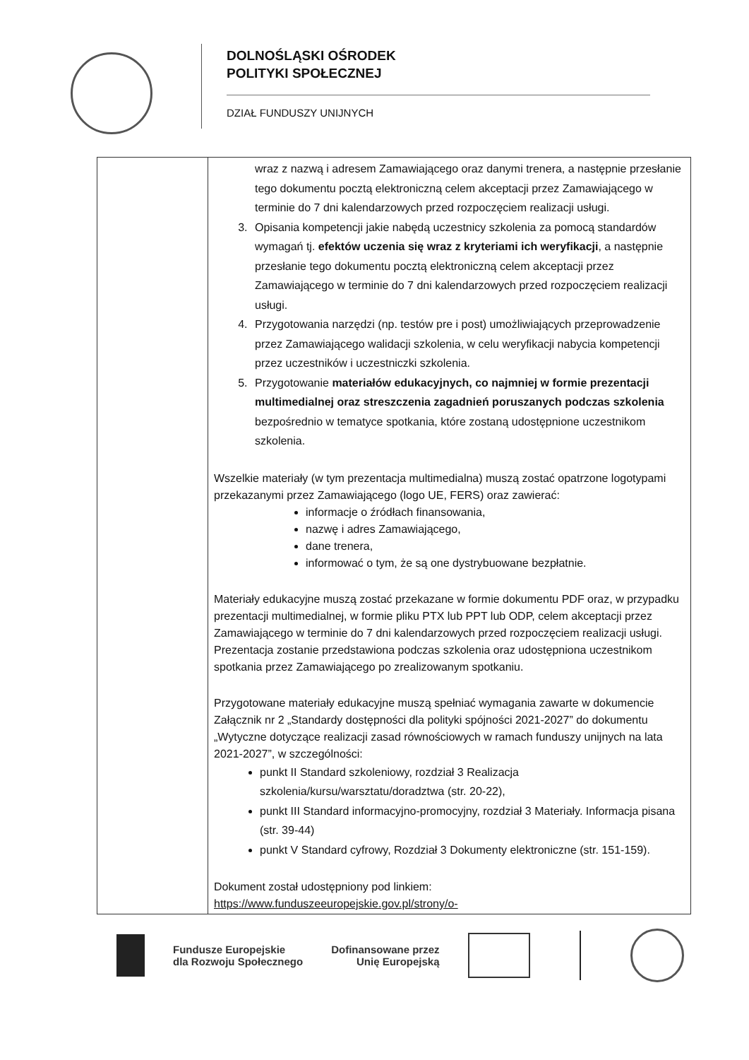DOLNOŚLĄSKI OŚRODEK
POLITYKI SPOŁECZNEJ
DZIAŁ FUNDUSZY UNIJNYCH
| | wraz z nazwą i adresem Zamawiającego oraz danymi trenera, a następnie przesłanie tego dokumentu pocztą elektroniczną celem akceptacji przez Zamawiającego w terminie do 7 dni kalendarzowych przed rozpoczęciem realizacji usługi. 3. Opisania kompetencji jakie nabędą uczestnicy szkolenia za pomocą standardów wymagań tj. efektów uczenia się wraz z kryteriami ich weryfikacji , a następnie przesłanie tego dokumentu pocztą elektroniczną celem akceptacji przez Zamawiającego w terminie do 7 dni kalendarzowych przed rozpoczęciem realizacji usługi. 4. Przygotowania narzędzi (np. testów pre i post) umożliwiających przeprowadzenie przez Zamawiającego walidacji szkolenia, w celu weryfikacji nabycia kompetencji przez uczestników i uczestniczki szkolenia. 5. Przygotowanie materiałów edukacyjnych, co najmniej w formie prezentacji multimedialnej oraz streszczenia zagadnień poruszanych podczas szkolenia bezpośrednio w tematyce spotkania, które zostaną udostępnione uczestnikom szkolenia. Wszelkie materiały (w tym prezentacja multimedialna) muszą zostać opatrzone logotypami przekazanymi przez Zamawiającego (logo UE, FERS) oraz zawierać: informacje o źródłach finansowania, nazwę i adres Zamawiającego, dane trenera, informować o tym, że są one dystrybuowane bezpłatnie. Materiały edukacyjne muszą zostać przekazane w formie dokumentu PDF oraz, w przypadku prezentacji multimedialnej, w formie pliku PTX lub PPT lub ODP, celem akceptacji przez Zamawiającego w terminie do 7 dni kalendarzowych przed rozpoczęciem realizacji usługi. Prezentacja zostanie przedstawiona podczas szkolenia oraz udostępniona uczestnikom spotkania przez Zamawiającego po zrealizowanym spotkaniu. Przygotowane materiały edukacyjne muszą spełniać wymagania zawarte w dokumencie Załącznik nr 2 „Standardy dostępności dla polityki spójności 2021-2027” do dokumentu „Wytyczne dotyczące realizacji zasad równościowych w ramach funduszy unijnych na lata 2021-2027”, w szczególności: punkt II Standard szkoleniowy, rozdział 3 Realizacja szkolenia/kursu/warsztatu/doradztwa (str. 20-22), punkt III Standard informacyjno-promocyjny, rozdział 3 Materiały. Informacja pisana (str. 39-44) punkt V Standard cyfrowy, Rozdział 3 Dokumenty elektroniczne (str. 151-159). Dokument został udostępniony pod linkiem: https://www.funduszeeuropejskie.gov.pl/strony/o- |
Fundusze Europejskie
dla Rozwoju Społecznego
Dofinansowane przez
Unię Europejską